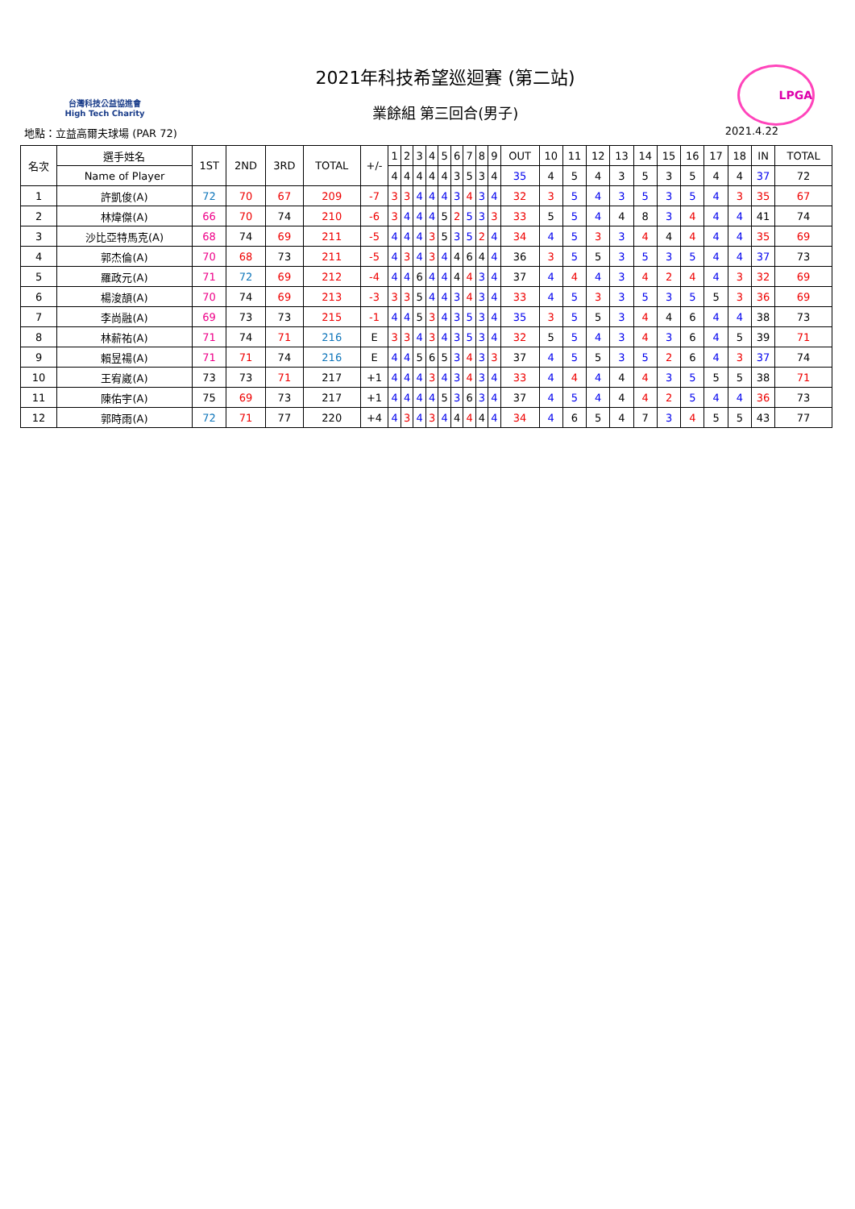台灣科技公益協進會
High Tech Charity
2021年科技希望巡迴賽 (第二站)
業餘組 第三回合(男子)
LPGA
地點：立益高爾夫球場 (PAR 72) 2021.4.22
| 名次 | 選手姓名 | 1ST | 2ND | 3RD | TOTAL | +/- | 1 | 2 | 3 | 4 | 5 | 6 | 7 | 8 | 9 | OUT | 10 | 11 | 12 | 13 | 14 | 15 | 16 | 17 | 18 | IN | TOTAL |
| --- | --- | --- | --- | --- | --- | --- | --- | --- | --- | --- | --- | --- | --- | --- | --- | --- | --- | --- | --- | --- | --- | --- | --- | --- | --- | --- | --- |
| | Name of Player | | | | | | 4 | 4 | 4 | 4 | 4 | 3 | 5 | 3 | 4 | 35 | 4 | 5 | 4 | 3 | 5 | 3 | 5 | 4 | 4 | 37 | 72 |
| 1 | 許凱俊(A) | 72 | 70 | 67 | 209 | -7 | 3 | 3 | 4 | 4 | 4 | 3 | 4 | 3 | 4 | 32 | 3 | 5 | 4 | 3 | 5 | 3 | 5 | 4 | 3 | 35 | 67 |
| 2 | 林煒傑(A) | 66 | 70 | 74 | 210 | -6 | 3 | 4 | 4 | 4 | 5 | 2 | 5 | 3 | 3 | 33 | 5 | 5 | 4 | 4 | 8 | 3 | 4 | 4 | 4 | 41 | 74 |
| 3 | 沙比亞特馬克(A) | 68 | 74 | 69 | 211 | -5 | 4 | 4 | 4 | 3 | 5 | 3 | 5 | 2 | 4 | 34 | 4 | 5 | 3 | 3 | 4 | 4 | 4 | 4 | 4 | 35 | 69 |
| 4 | 郭杰倫(A) | 70 | 68 | 73 | 211 | -5 | 4 | 3 | 4 | 3 | 4 | 4 | 6 | 4 | 4 | 36 | 3 | 5 | 5 | 3 | 5 | 3 | 5 | 4 | 4 | 37 | 73 |
| 5 | 羅政元(A) | 71 | 72 | 69 | 212 | -4 | 4 | 4 | 6 | 4 | 4 | 4 | 4 | 3 | 4 | 37 | 4 | 4 | 4 | 3 | 4 | 2 | 4 | 4 | 3 | 32 | 69 |
| 6 | 楊浚頡(A) | 70 | 74 | 69 | 213 | -3 | 3 | 3 | 5 | 4 | 4 | 3 | 4 | 3 | 4 | 33 | 4 | 5 | 3 | 3 | 5 | 3 | 5 | 5 | 3 | 36 | 69 |
| 7 | 李尚融(A) | 69 | 73 | 73 | 215 | -1 | 4 | 4 | 5 | 3 | 4 | 3 | 5 | 3 | 4 | 35 | 3 | 5 | 5 | 3 | 4 | 4 | 6 | 4 | 4 | 38 | 73 |
| 8 | 林薪祐(A) | 71 | 74 | 71 | 216 | E | 3 | 3 | 4 | 3 | 4 | 3 | 5 | 3 | 4 | 32 | 5 | 5 | 4 | 3 | 4 | 3 | 6 | 4 | 5 | 39 | 71 |
| 9 | 賴昱禓(A) | 71 | 71 | 74 | 216 | E | 4 | 4 | 5 | 6 | 5 | 3 | 4 | 3 | 3 | 37 | 4 | 5 | 5 | 3 | 5 | 2 | 6 | 4 | 3 | 37 | 74 |
| 10 | 王宥崴(A) | 73 | 73 | 71 | 217 | +1 | 4 | 4 | 4 | 3 | 4 | 3 | 4 | 3 | 4 | 33 | 4 | 4 | 4 | 4 | 4 | 3 | 5 | 5 | 5 | 38 | 71 |
| 11 | 陳佑宇(A) | 75 | 69 | 73 | 217 | +1 | 4 | 4 | 4 | 4 | 5 | 3 | 6 | 3 | 4 | 37 | 4 | 5 | 4 | 4 | 4 | 2 | 5 | 4 | 4 | 36 | 73 |
| 12 | 郭時雨(A) | 72 | 71 | 77 | 220 | +4 | 4 | 3 | 4 | 3 | 4 | 4 | 4 | 4 | 4 | 34 | 4 | 6 | 5 | 4 | 7 | 3 | 4 | 5 | 5 | 43 | 77 |